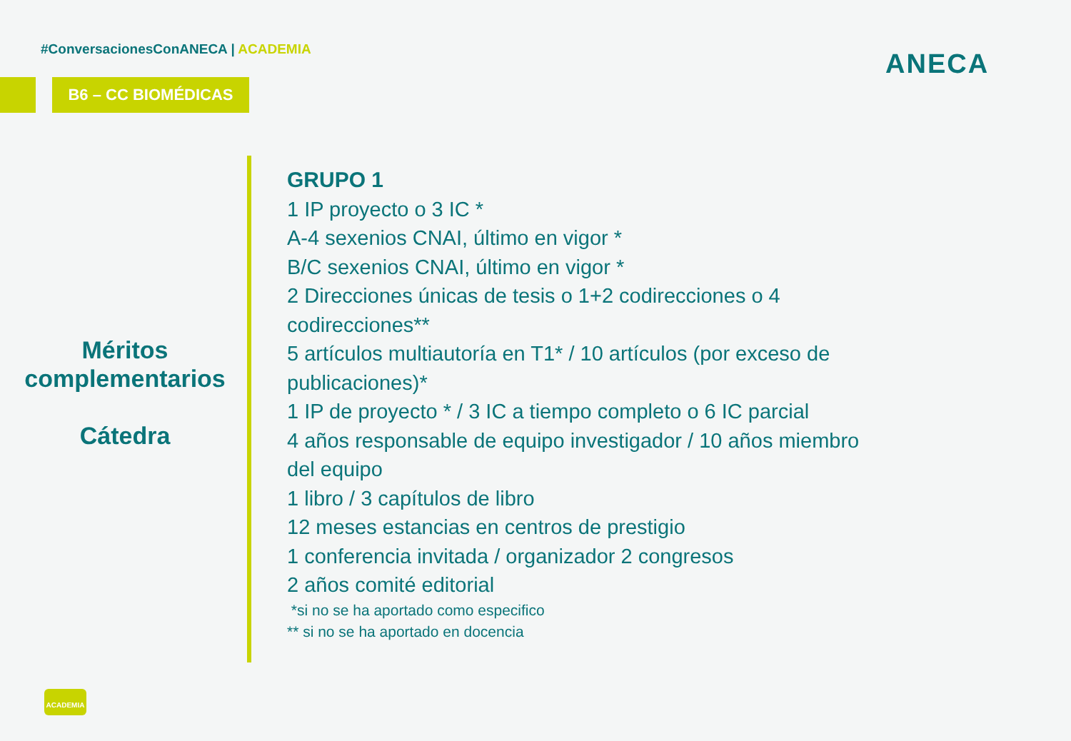#ConversacionesConANECA | ACADEMIA
B6 – CC BIOMÉDICAS
ANECA
Méritos
complementarios
Cátedra
GRUPO 1
1 IP proyecto o 3 IC *
A-4 sexenios CNAI, último en vigor *
B/C sexenios CNAI, último en vigor *
2 Direcciones únicas de tesis o 1+2 codirecciones o 4 codirecciones**
5 artículos multiautoría en T1* / 10 artículos (por exceso de publicaciones)*
1 IP de proyecto * / 3 IC a tiempo completo o 6 IC parcial
4 años responsable de equipo investigador / 10 años miembro del equipo
1 libro / 3 capítulos de libro
12 meses estancias en centros de prestigio
1 conferencia invitada / organizador 2 congresos
2 años comité editorial
*si no se ha aportado como especifico
** si no se ha aportado en docencia
ACADEMIA